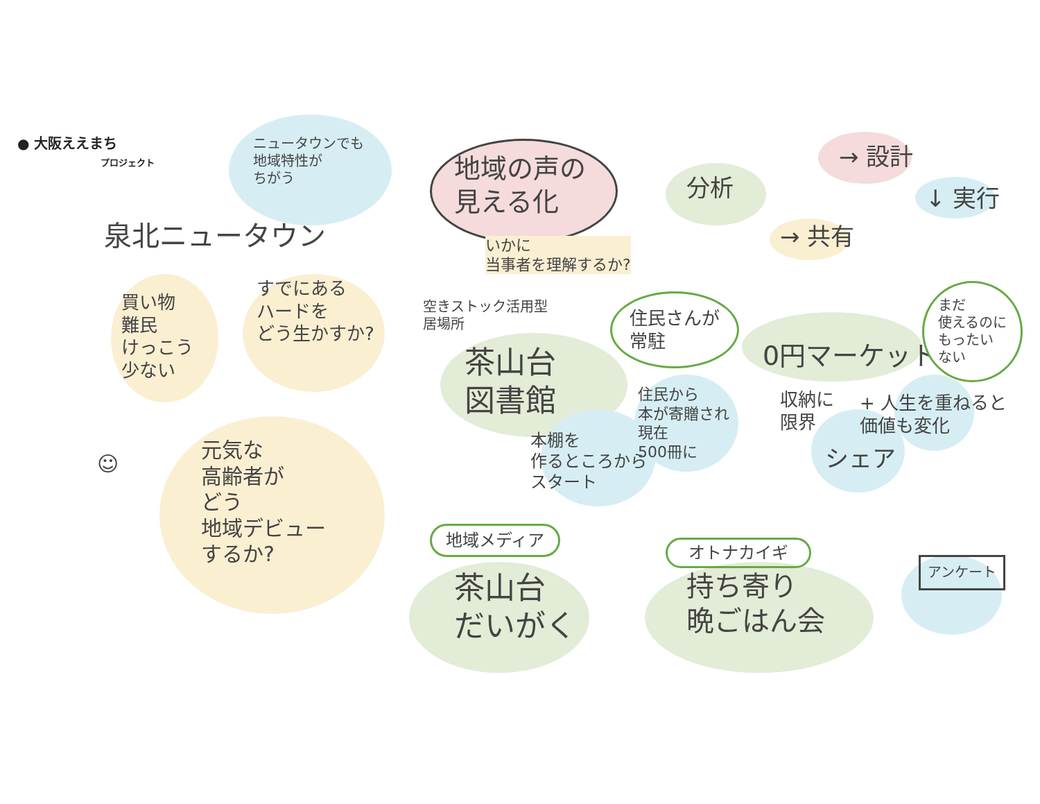● 大阪ええまち
プロジェクト
ニュータウンでも
地域特性が
ちがう
泉北ニュータウン
買い物
難民
けっこう
少ない
すでにある
ハードを
どう生かすか?
元気な
高齢者が
どう
地域デビュー
するか?
☺
地域の声の
見える化
いかに
当事者を理解するか?
分析
→ 設計
↓ 実行
→ 共有
空きストック活用型
居場所
茶山台
図書館
住民さんが
常駐
住民から
本が寄贈され
現在
500冊に
本棚を
作るところから
スタート
0円マーケット
まだ
使えるのに
もったい
ない
収納に
限界
+ 人生を重ねると
価値も変化
シェア
地域メディア
茶山台
だいがく
オトナカイギ
持ち寄り
晩ごはん会
アンケート